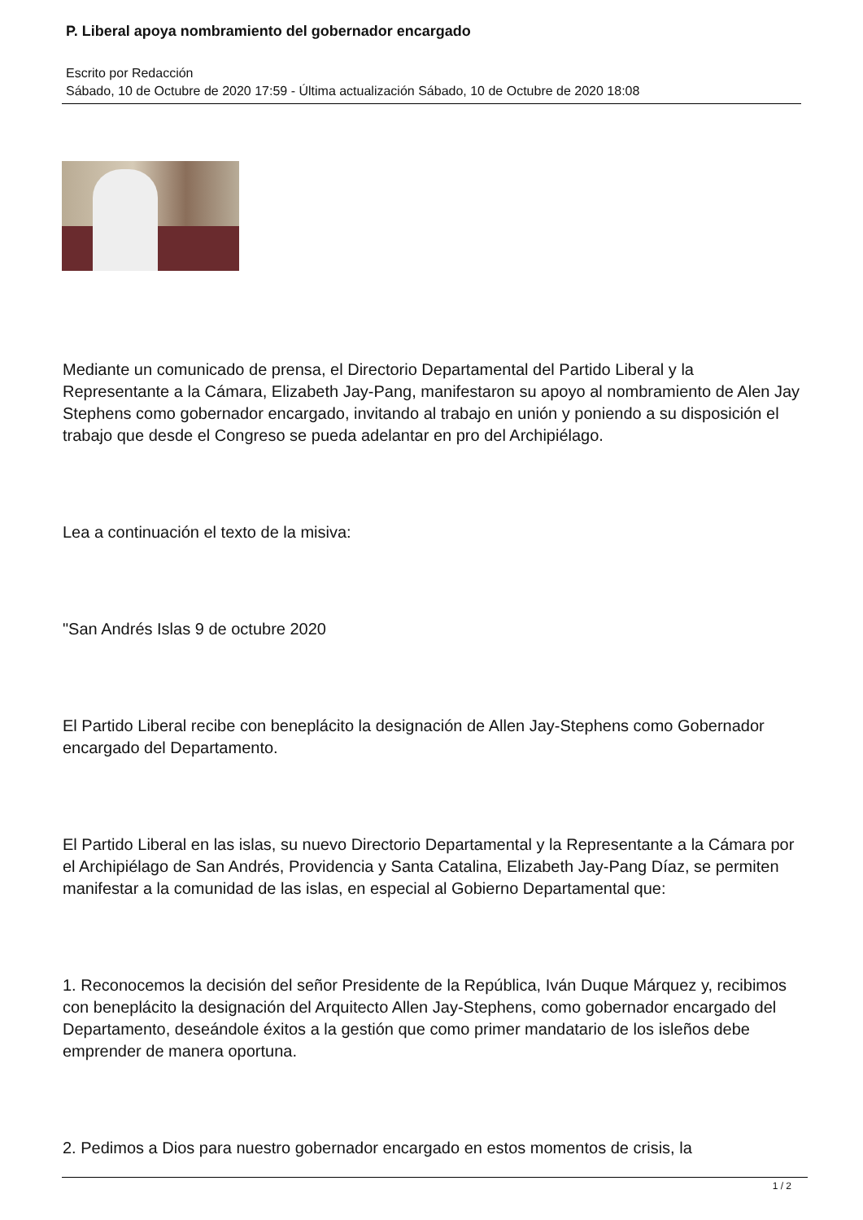P. Liberal apoya nombramiento del gobernador encargado
Escrito por Redacción
Sábado, 10 de Octubre de 2020 17:59 - Última actualización Sábado, 10 de Octubre de 2020 18:08
Mediante un comunicado de prensa, el Directorio Departamental del Partido Liberal y la Representante a la Cámara, Elizabeth Jay-Pang, manifestaron su apoyo al nombramiento de Alen Jay Stephens como gobernador encargado, invitando al trabajo en unión y poniendo a su disposición el trabajo que desde el Congreso se pueda adelantar en pro del Archipiélago.
Lea a continuación el texto de la misiva:
"San Andrés Islas 9 de octubre 2020
El Partido Liberal recibe con beneplácito la designación de Allen Jay-Stephens como Gobernador encargado del Departamento.
El Partido Liberal en las islas, su nuevo Directorio Departamental y la Representante a la Cámara por el Archipiélago de San Andrés, Providencia y Santa Catalina, Elizabeth Jay-Pang Díaz, se permiten manifestar a la comunidad de las islas, en especial al Gobierno Departamental que:
1. Reconocemos la decisión del señor Presidente de la República, Iván Duque Márquez y, recibimos con beneplácito la designación del Arquitecto Allen Jay-Stephens, como gobernador encargado del Departamento, deseándole éxitos a la gestión que como primer mandatario de los isleños debe emprender de manera oportuna.
2. Pedimos a Dios para nuestro gobernador encargado en estos momentos de crisis, la
1 / 2